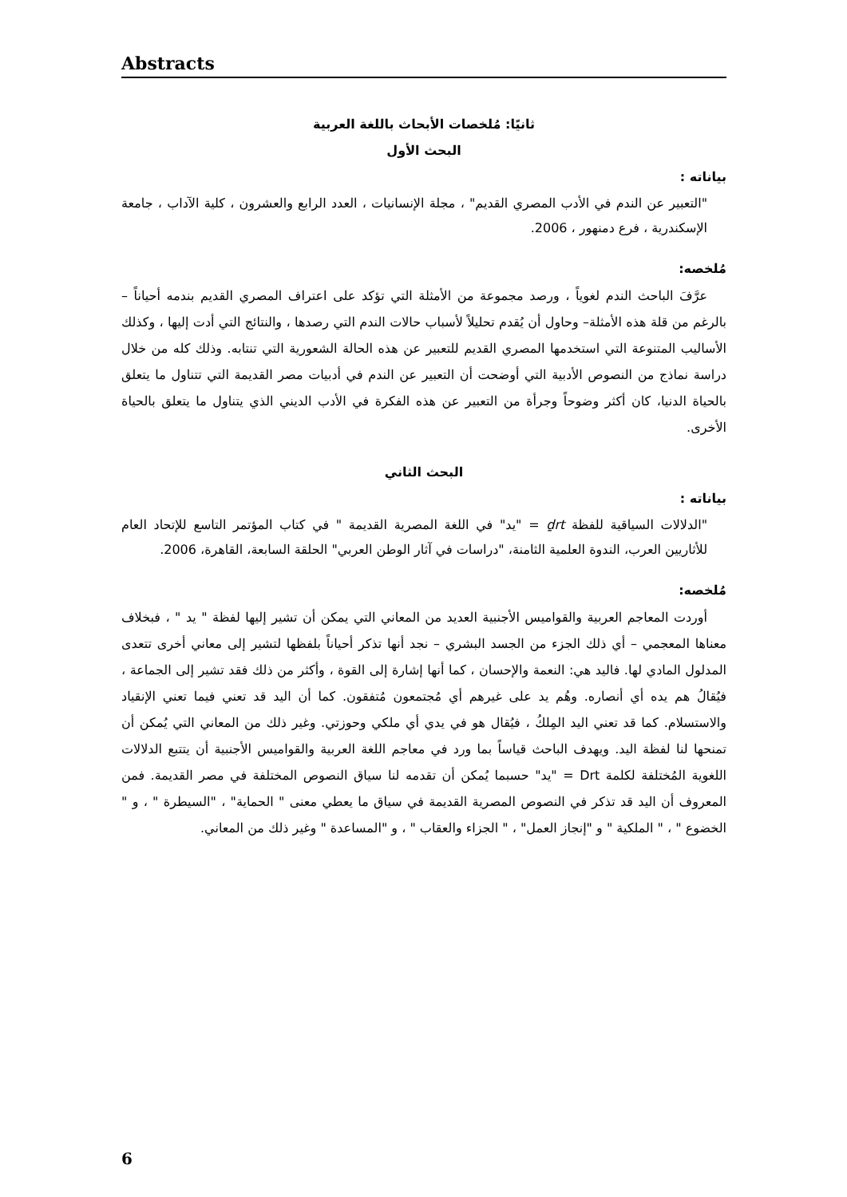Abstracts
ثانيًا: مُلخصات الأبحاث باللغة العربية
البحث الأول
بياناته :
"التعبير عن الندم في الأدب المصري القديم" ، مجلة الإنسانيات ، العدد الرابع والعشرون ، كلية الآداب ، جامعة الإسكندرية ، فرع دمنهور ، 2006.
مُلخصه:
عرَّفَ الباحث الندم لغوياً ، ورصد مجموعة من الأمثلة التي تؤكد على اعتراف المصري القديم بندمه أحياناً – بالرغم من قلة هذه الأمثلة– وحاول أن يُقدم تحليلاً لأسباب حالات الندم التي رصدها ، والنتائج التي أدت إليها ، وكذلك الأساليب المتنوعة التي استخدمها المصري القديم للتعبير عن هذه الحالة الشعورية التي تنتابه. وذلك كله من خلال دراسة نماذج من النصوص الأدبية التي أوضحت أن التعبير عن الندم في أدبيات مصر القديمة التي تتناول ما يتعلق بالحياة الدنيا، كان أكثر وضوحاً وجرأة من التعبير عن هذه الفكرة في الأدب الديني الذي يتناول ما يتعلق بالحياة الأخرى.
البحث الثاني
بياناته :
"الدلالات السياقية للفظة ḏrt = "يد" في اللغة المصرية القديمة " في كتاب المؤتمر التاسع للإتحاد العام للأثاريين العرب، الندوة العلمية الثامنة، "دراسات في آثار الوطن العربي" الحلقة السابعة، القاهرة، 2006.
مُلخصه:
أوردت المعاجم العربية والقواميس الأجنبية العديد من المعاني التي يمكن أن تشير إليها لفظة " يد " ، فبخلاف معناها المعجمي – أي ذلك الجزء من الجسد البشري – نجد أنها تذكر أحياناً بلفظها لتشير إلى معاني أخرى تتعدى المدلول المادي لها. فاليد هي: النعمة والإحسان ، كما أنها إشارة إلى القوة ، وأكثر من ذلك فقد تشير إلى الجماعة ، فيُقالُ هم يده أي أنصاره. وهُم يد على غيرهم أي مُجتمعون مُتفقون. كما أن اليد قد تعني فيما تعني الإنقياد والاستسلام. كما قد تعني اليد المِلكُ ، فيُقال هو في يدي أي ملكي وحوزتي. وغير ذلك من المعاني التي يُمكن أن تمنحها لنا لفظة اليد. ويهدف الباحث قياساً بما ورد في معاجم اللغة العربية والقواميس الأجنبية أن يتتبع الدلالات اللغوية المُختلفة لكلمة Drt = "يد" حسبما يُمكن أن تقدمه لنا سياق النصوص المختلفة في مصر القديمة. فمن المعروف أن اليد قد تذكر في النصوص المصرية القديمة في سياق ما يعطي معنى " الحماية" ، "السيطرة " ، و " الخضوع " ، " الملكية " و "إنجاز العمل" ، " الجزاء والعقاب " ، و "المساعدة " وغير ذلك من المعاني.
6